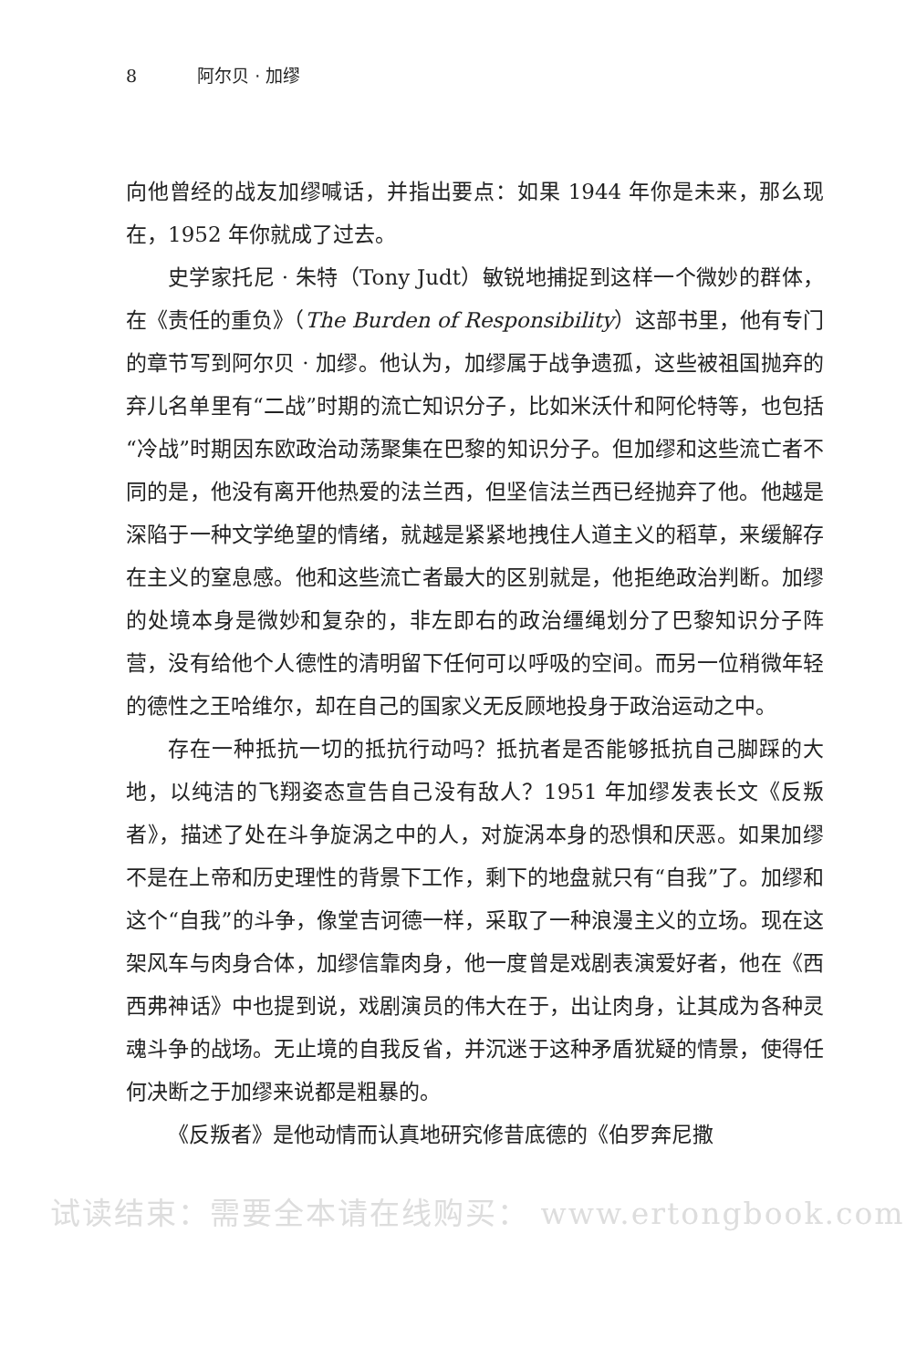8 阿尔贝 · 加缪
向他曾经的战友加缪喊话，并指出要点：如果 1944 年你是未来，那么现在，1952 年你就成了过去。
史学家托尼 · 朱特（Tony Judt）敏锐地捕捉到这样一个微妙的群体，在《责任的重负》（The Burden of Responsibility）这部书里，他有专门的章节写到阿尔贝 · 加缪。他认为，加缪属于战争遗孤，这些被祖国抛弃的弃儿名单里有“二战”时期的流亡知识分子，比如米沃什和阿伦特等，也包括“冷战”时期因东欧政治动荡聚集在巴黎的知识分子。但加缪和这些流亡者不同的是，他没有离开他热爱的法兰西，但坚信法兰西已经抛弃了他。他越是深陷于一种文学绝望的情绪，就越是紧紧地拽住人道主义的稻草，来缓解存在主义的窒息感。他和这些流亡者最大的区别就是，他拒绝政治判断。加缪的处境本身是微妙和复杂的，非左即右的政治缰绳划分了巴黎知识分子阵营，没有给他个人德性的清明留下任何可以呼吸的空间。而另一位稍微年轻的德性之王哈维尔，却在自己的国家义无反顾地投身于政治运动之中。
存在一种抵抗一切的抵抗行动吗？抵抗者是否能够抵抗自己脚踩的大地，以纯洁的飞翔姿态宣告自己没有敌人？1951 年加缪发表长文《反叛者》，描述了处在斗争旋涡之中的人，对旋涡本身的恐惧和厌恶。如果加缪不是在上帝和历史理性的背景下工作，剩下的地盘就只有“自我”了。加缪和这个“自我”的斗争，像堂吉诃德一样，采取了一种浪漫主义的立场。现在这架风车与肉身合体，加缪信靠肉身，他一度曾是戏剧表演爱好者，他在《西西弗神话》中也提到说，戏剧演员的伟大在于，出让肉身，让其成为各种灵魂斗争的战场。无止境的自我反省，并沉迷于这种矛盾犹疑的情景，使得任何决断之于加缪来说都是粗暴的。
《反叛者》是他动情而认真地研究修昔底德的《伯罗奔尼撒
试读结束：需要全本请在线购买： www.ertongbook.com